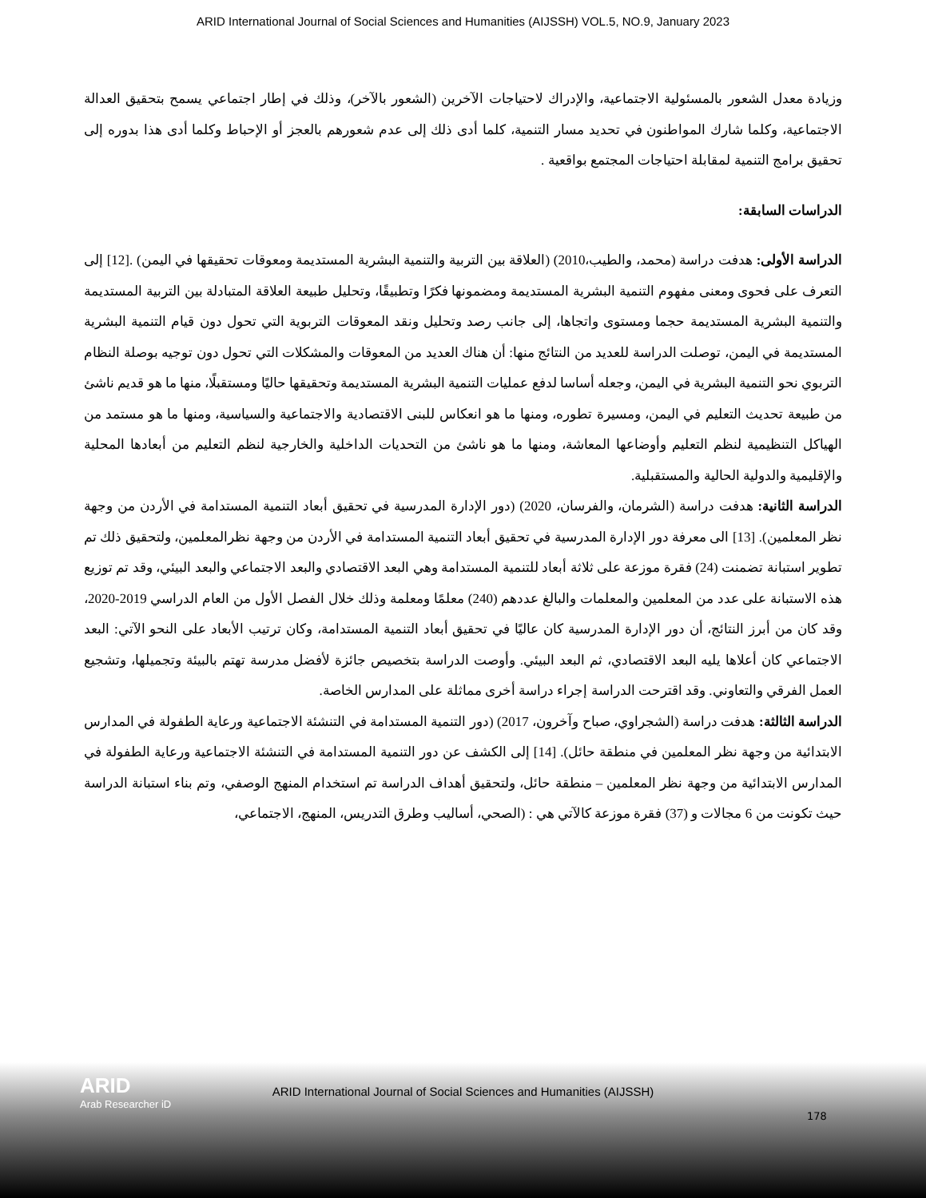ARID International Journal of Social Sciences and Humanities (AIJSSH) VOL.5, NO.9, January 2023
وزيادة معدل الشعور بالمسئولية الاجتماعية، والإدراك لاحتياجات الآخرين (الشعور بالآخر)، وذلك في إطار اجتماعي يسمح بتحقيق العدالة الاجتماعية، وكلما شارك المواطنون في تحديد مسار التنمية، كلما أدى ذلك إلى عدم شعورهم بالعجز أو الإحباط وكلما أدى هذا بدوره إلى تحقيق برامج التنمية لمقابلة احتياجات المجتمع بواقعية .
الدراسات السابقة:
الدراسة الأولى: هدفت دراسة (محمد، والطيب،2010) (العلاقة بين التربية والتنمية البشرية المستديمة ومعوقات تحقيقها في اليمن) .[12] إلى التعرف على فحوى ومعنى مفهوم التنمية البشرية المستديمة ومضمونها فكرًا وتطبيقًا، وتحليل طبيعة العلاقة المتبادلة بين التربية المستديمة والتنمية البشرية المستديمة حجما ومستوى واتجاها، إلى جانب رصد وتحليل ونقد المعوقات التربوية التي تحول دون قيام التنمية البشرية المستديمة في اليمن، توصلت الدراسة للعديد من النتائج منها: أن هناك العديد من المعوقات والمشكلات التي تحول دون توجيه بوصلة النظام التربوي نحو التنمية البشرية في اليمن، وجعله أساسا لدفع عمليات التنمية البشرية المستديمة وتحقيقها حاليًا ومستقبلًا، منها ما هو قديم ناشئ من طبيعة تحديث التعليم في اليمن، ومسيرة تطوره، ومنها ما هو انعكاس للبنى الاقتصادية والاجتماعية والسياسية، ومنها ما هو مستمد من الهياكل التنظيمية لنظم التعليم وأوضاعها المعاشة، ومنها ما هو ناشئ من التحديات الداخلية والخارجية لنظم التعليم من أبعادها المحلية والإقليمية والدولية الحالية والمستقبلية.
الدراسة الثانية: هدفت دراسة (الشرمان، والفرسان، 2020) (دور الإدارة المدرسية في تحقيق أبعاد التنمية المستدامة في الأردن من وجهة نظر المعلمين). [13] الى معرفة دور الإدارة المدرسية في تحقيق أبعاد التنمية المستدامة في الأردن من وجهة نظرالمعلمين، ولتحقيق ذلك تم تطوير استبانة تضمنت (24) فقرة موزعة على ثلاثة أبعاد للتنمية المستدامة وهي البعد الاقتصادي والبعد الاجتماعي والبعد البيئي، وقد تم توزيع هذه الاستبانة على عدد من المعلمين والمعلمات والبالغ عددهم (240) معلمًا ومعلمة وذلك خلال الفصل الأول من العام الدراسي 2019-2020، وقد كان من أبرز النتائج، أن دور الإدارة المدرسية كان عاليًا في تحقيق أبعاد التنمية المستدامة، وكان ترتيب الأبعاد على النحو الآتي: البعد الاجتماعي كان أعلاها يليه البعد الاقتصادي، ثم البعد البيئي. وأوصت الدراسة بتخصيص جائزة لأفضل مدرسة تهتم بالبيئة وتجميلها، وتشجيع العمل الفرقي والتعاوني. وقد اقترحت الدراسة إجراء دراسة أخرى مماثلة على المدارس الخاصة.
الدراسة الثالثة: هدفت دراسة (الشجراوي، صباح وآخرون، 2017) (دور التنمية المستدامة في التنشئة الاجتماعية ورعاية الطفولة في المدارس الابتدائية من وجهة نظر المعلمين في منطقة حائل). [14] إلى الكشف عن دور التنمية المستدامة في التنشئة الاجتماعية ورعاية الطفولة في المدارس الابتدائية من وجهة نظر المعلمين – منطقة حائل، ولتحقيق أهداف الدراسة تم استخدام المنهج الوصفي، وتم بناء استبانة الدراسة حيث تكونت من 6 مجالات و (37) فقرة موزعة كالآتي هي : (الصحي، أساليب وطرق التدريس، المنهج، الاجتماعي،
ARID
Arab Researcher iD
ARID International Journal of Social Sciences and Humanities (AIJSSH)
178